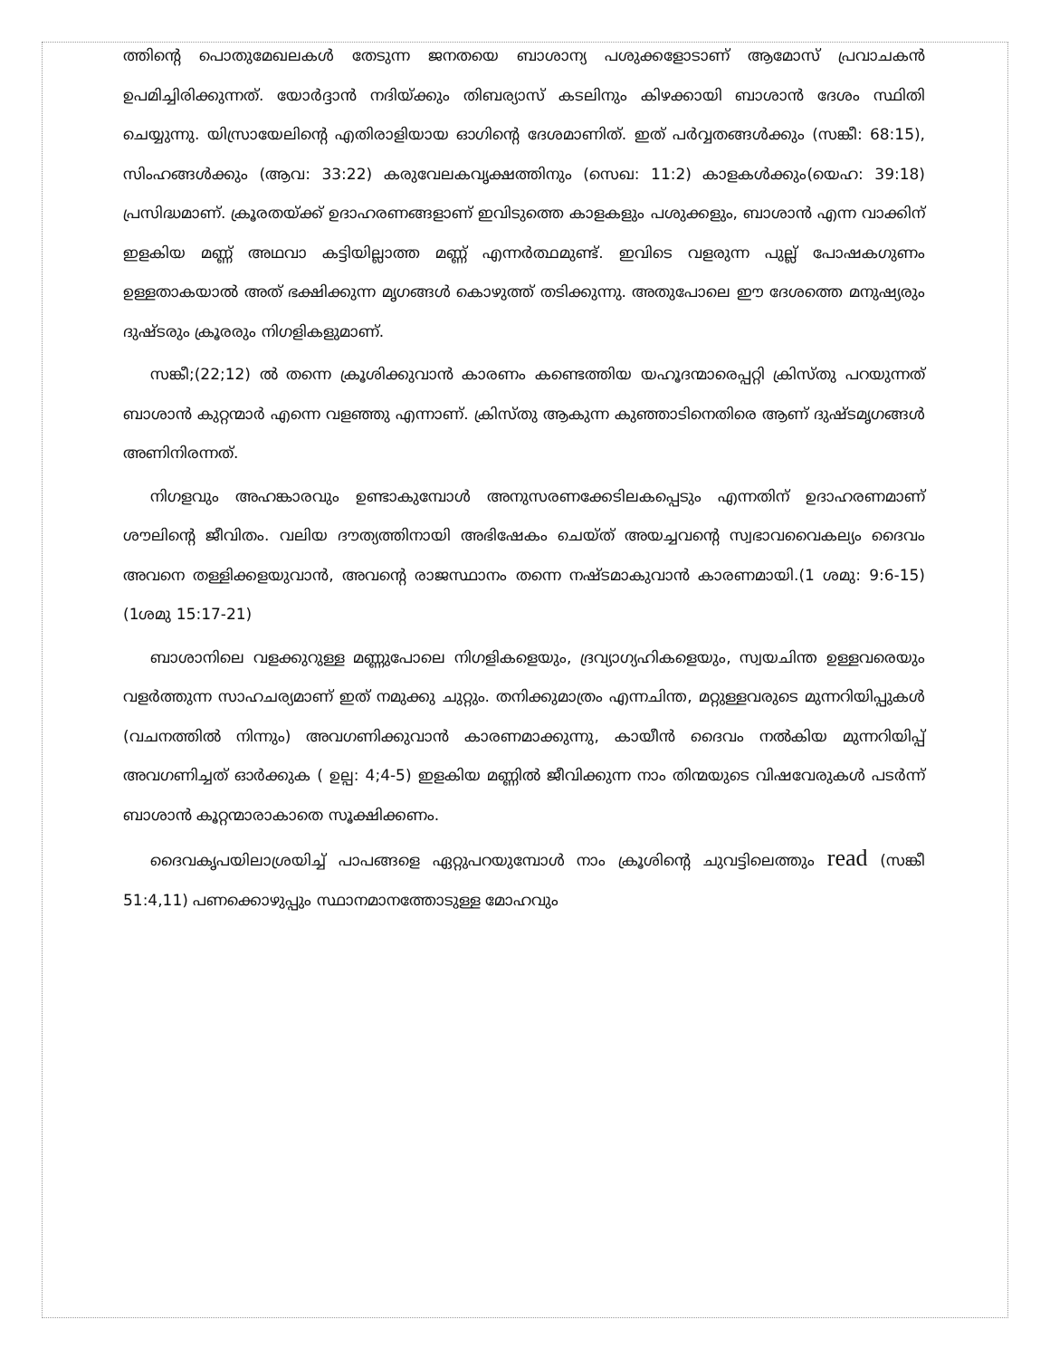ത്തിന്റെ പൊതുമേഖലകൾ തേടുന്ന ജനതയെ ബാശാന്യ പശുക്കളോടാണ് ആമോസ് പ്രവാചകൻ ഉപമിച്ചിരിക്കുന്നത്. യോർദ്ദാൻ നദിയ്ക്കും തിബര്യാസ് കടലിനും കിഴക്കായി ബാശാൻ ദേശം സ്ഥിതി ചെയ്യുന്നു. യിസ്രായേലിന്റെ എതിരാളിയായ ഓഗിന്റെ ദേശമാണിത്. ഇത് പർവ്വതങ്ങൾക്കും (സങ്കീ: 68:15), സിംഹങ്ങൾക്കും (ആവ: 33:22) കരുവേലകവൃക്ഷത്തിനും (സെഖ: 11:2) കാളകൾക്കും(യെഹ: 39:18) പ്രസിദ്ധമാണ്. ക്രൂരതയ്ക്ക് ഉദാഹരണങ്ങളാണ് ഇവിടുത്തെ കാളകളും പശുക്കളും, ബാശാൻ എന്ന വാക്കിന് ഇളകിയ മണ്ണ് അഥവാ കട്ടിയില്ലാത്ത മണ്ണ് എന്നർത്ഥമുണ്ട്. ഇവിടെ വളരുന്ന പുല്ല് പോഷകഗുണം ഉള്ളതാകയാൽ അത് ഭക്ഷിക്കുന്ന മൃഗങ്ങൾ കൊഴുത്ത് തടിക്കുന്നു. അതുപോലെ ഈ ദേശത്തെ മനുഷ്യരും ദുഷ്ടരും ക്രൂരരും നിഗളികളുമാണ്.
സങ്കീ;(22;12) ൽ തന്നെ ക്രൂശിക്കുവാൻ കാരണം കണ്ടെത്തിയ യഹൂദന്മാരെപ്പറ്റി ക്രിസ്തു പറയുന്നത് ബാശാൻ കുറ്റന്മാർ എന്നെ വളഞ്ഞു എന്നാണ്. ക്രിസ്തു ആകുന്ന കുഞ്ഞാടിനെതിരെ ആണ് ദുഷ്ടമൃഗങ്ങൾ അണിനിരന്നത്.
നിഗളവും അഹങ്കാരവും ഉണ്ടാകുമ്പോൾ അനുസരണക്കേടിലകപ്പെടും എന്നതിന് ഉദാഹരണമാണ് ശൗലിന്റെ ജീവിതം. വലിയ ദൗത്യത്തിനായി അഭിഷേകം ചെയ്ത് അയച്ചവന്റെ സ്വഭാവവൈകല്യം ദൈവം അവനെ തള്ളിക്കളയുവാൻ, അവന്റെ രാജസ്ഥാനം തന്നെ നഷ്ടമാകുവാൻ കാരണമായി.(1 ശമു: 9:6-15) (1ശമു 15:17-21)
ബാശാനിലെ വളക്കുറുള്ള മണ്ണുപോലെ നിഗളികളെയും, ദ്രവ്യാഗ്യഹികളെയും, സ്വയചിന്ത ഉള്ളവരെയും വളർത്തുന്ന സാഹചര്യമാണ് ഇത് നമുക്കു ചുറ്റും. തനിക്കുമാത്രം എന്നചിന്ത, മറ്റുള്ളവരുടെ മുന്നറിയിപ്പുകൾ (വചനത്തിൽ നിന്നും) അവഗണിക്കുവാൻ കാരണമാക്കുന്നു, കായീൻ ദൈവം നൽകിയ മുന്നറിയിപ്പ് അവഗണിച്ചത് ഓർക്കുക ( ഉല്പ: 4;4-5) ഇളകിയ മണ്ണിൽ ജീവിക്കുന്ന നാം തിന്മയുടെ വിഷവേരുകൾ പടർന്ന് ബാശാൻ കൂറ്റന്മാരാകാതെ സൂക്ഷിക്കണം.
ദൈവകൃപയിലാശ്രയിച്ച് പാപങ്ങളെ ഏറ്റുപറയുമ്പോൾ നാം ക്രൂശിന്റെ ചുവട്ടിലെത്തും read (സങ്കീ 51:4,11) പണക്കൊഴുപ്പും സ്ഥാനമാനത്തോടുള്ള മോഹവും